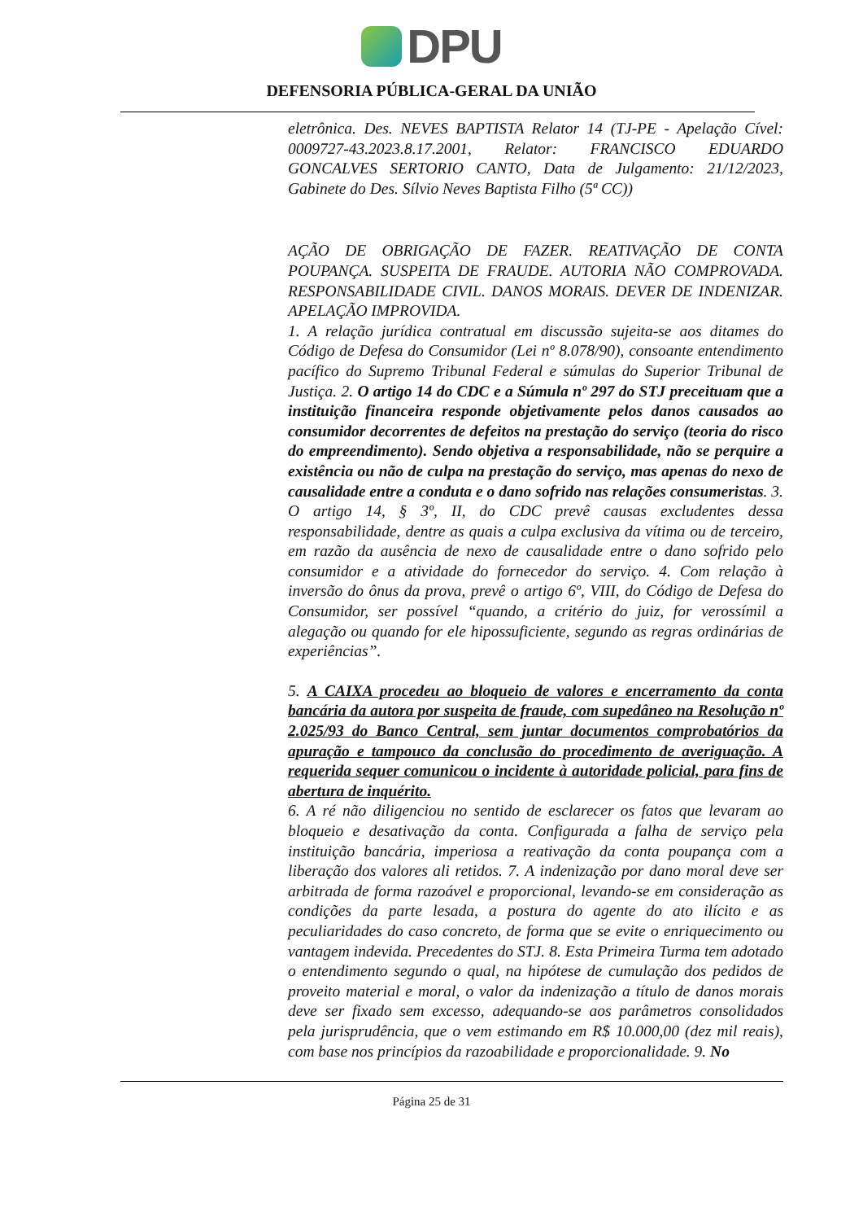DPU
DEFENSORIA PÚBLICA-GERAL DA UNIÃO
eletrônica. Des. NEVES BAPTISTA Relator 14 (TJ-PE - Apelação Cível: 0009727-43.2023.8.17.2001, Relator: FRANCISCO EDUARDO GONCALVES SERTORIO CANTO, Data de Julgamento: 21/12/2023, Gabinete do Des. Sílvio Neves Baptista Filho (5ª CC))
AÇÃO DE OBRIGAÇÃO DE FAZER. REATIVAÇÃO DE CONTA POUPANÇA. SUSPEITA DE FRAUDE. AUTORIA NÃO COMPROVADA. RESPONSABILIDADE CIVIL. DANOS MORAIS. DEVER DE INDENIZAR. APELAÇÃO IMPROVIDA.
1. A relação jurídica contratual em discussão sujeita-se aos ditames do Código de Defesa do Consumidor (Lei nº 8.078/90), consoante entendimento pacífico do Supremo Tribunal Federal e súmulas do Superior Tribunal de Justiça. 2. O artigo 14 do CDC e a Súmula nº 297 do STJ preceituam que a instituição financeira responde objetivamente pelos danos causados ao consumidor decorrentes de defeitos na prestação do serviço (teoria do risco do empreendimento). Sendo objetiva a responsabilidade, não se perquire a existência ou não de culpa na prestação do serviço, mas apenas do nexo de causalidade entre a conduta e o dano sofrido nas relações consumeristas. 3. O artigo 14, § 3º, II, do CDC prevê causas excludentes dessa responsabilidade, dentre as quais a culpa exclusiva da vítima ou de terceiro, em razão da ausência de nexo de causalidade entre o dano sofrido pelo consumidor e a atividade do fornecedor do serviço. 4. Com relação à inversão do ônus da prova, prevê o artigo 6º, VIII, do Código de Defesa do Consumidor, ser possível “quando, a critério do juiz, for verossímil a alegação ou quando for ele hipossuficiente, segundo as regras ordinárias de experiências”.
5. A CAIXA procedeu ao bloqueio de valores e encerramento da conta bancária da autora por suspeita de fraude, com supedâneo na Resolução nº 2.025/93 do Banco Central, sem juntar documentos comprobatórios da apuração e tampouco da conclusão do procedimento de averiguação. A requerida sequer comunicou o incidente à autoridade policial, para fins de abertura de inquérito.
6. A ré não diligenciou no sentido de esclarecer os fatos que levaram ao bloqueio e desativação da conta. Configurada a falha de serviço pela instituição bancária, imperiosa a reativação da conta poupança com a liberação dos valores ali retidos. 7. A indenização por dano moral deve ser arbitrada de forma razoável e proporcional, levando-se em consideração as condições da parte lesada, a postura do agente do ato ilícito e as peculiaridades do caso concreto, de forma que se evite o enriquecimento ou vantagem indevida. Precedentes do STJ. 8. Esta Primeira Turma tem adotado o entendimento segundo o qual, na hipótese de cumulação dos pedidos de proveito material e moral, o valor da indenização a título de danos morais deve ser fixado sem excesso, adequando-se aos parâmetros consolidados pela jurisprudência, que o vem estimando em R$ 10.000,00 (dez mil reais), com base nos princípios da razoabilidade e proporcionalidade. 9. No
Página 25 de 31